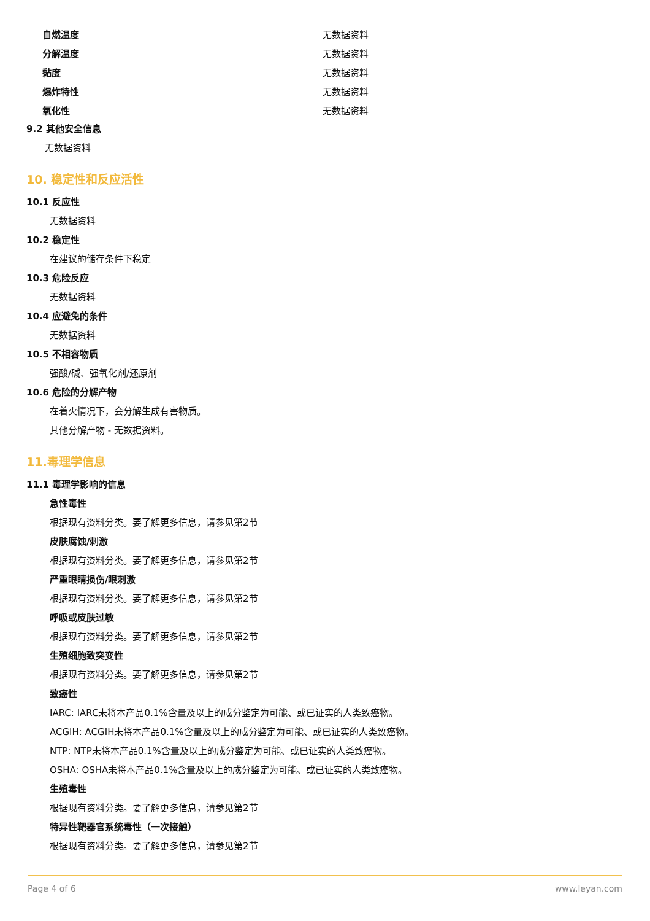| 自燃温度 | 无数据资料 |
| 分解温度 | 无数据资料 |
| 黏度 | 无数据资料 |
| 爆炸特性 | 无数据资料 |
| 氧化性 | 无数据资料 |
9.2 其他安全信息
无数据资料
10. 稳定性和反应活性
10.1 反应性
无数据资料
10.2 稳定性
在建议的储存条件下稳定
10.3 危险反应
无数据资料
10.4 应避免的条件
无数据资料
10.5 不相容物质
强酸/碱、强氧化剂/还原剂
10.6 危险的分解产物
在着火情况下，会分解生成有害物质。
其他分解产物 - 无数据资料。
11.毒理学信息
11.1 毒理学影响的信息
急性毒性
根据现有资料分类。要了解更多信息，请参见第2节
皮肤腐蚀/刺激
根据现有资料分类。要了解更多信息，请参见第2节
严重眼睛损伤/眼刺激
根据现有资料分类。要了解更多信息，请参见第2节
呼吸或皮肤过敏
根据现有资料分类。要了解更多信息，请参见第2节
生殖细胞致突变性
根据现有资料分类。要了解更多信息，请参见第2节
致癌性
IARC: IARC未将本产品0.1%含量及以上的成分鉴定为可能、或已证实的人类致癌物。
ACGIH: ACGIH未将本产品0.1%含量及以上的成分鉴定为可能、或已证实的人类致癌物。
NTP: NTP未将本产品0.1%含量及以上的成分鉴定为可能、或已证实的人类致癌物。
OSHA: OSHA未将本产品0.1%含量及以上的成分鉴定为可能、或已证实的人类致癌物。
生殖毒性
根据现有资料分类。要了解更多信息，请参见第2节
特异性靶器官系统毒性（一次接触）
根据现有资料分类。要了解更多信息，请参见第2节
Page 4 of 6 www.leyan.com